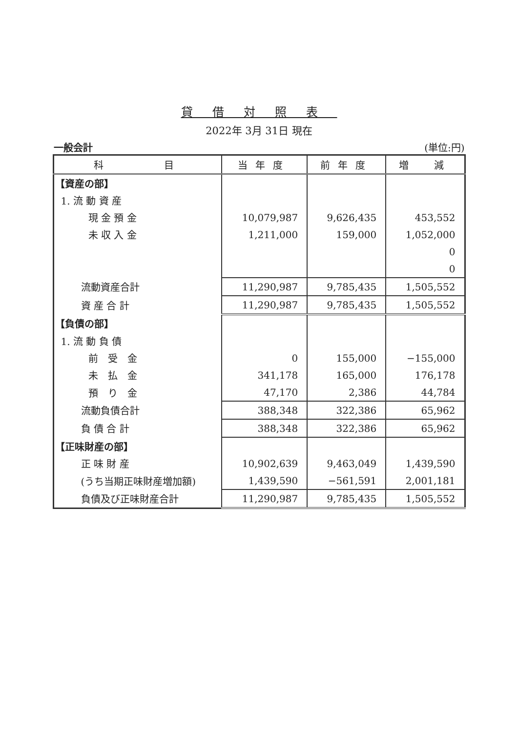貸借対照表
2022年 3月 31日 現在
一般会計 (単位:円)
| 科 目 | 当年度 | 前年度 | 増 減 |
| --- | --- | --- | --- |
| 【資産の部】 | | | |
| 1. 流 動 資 産 | | | |
| 現 金 預 金 | 10,079,987 | 9,626,435 | 453,552 |
| 未 収 入 金 | 1,211,000 | 159,000 | 1,052,000 |
| | | | 0 |
| | | | 0 |
| 流動資産合計 | 11,290,987 | 9,785,435 | 1,505,552 |
| 資 産 合 計 | 11,290,987 | 9,785,435 | 1,505,552 |
| 【負債の部】 | | | |
| 1. 流 動 負 債 | | | |
| 前 受 金 | 0 | 155,000 | −155,000 |
| 未 払 金 | 341,178 | 165,000 | 176,178 |
| 預 り 金 | 47,170 | 2,386 | 44,784 |
| 流動負債合計 | 388,348 | 322,386 | 65,962 |
| 負 債 合 計 | 388,348 | 322,386 | 65,962 |
| 【正味財産の部】 | | | |
| 正 味 財 産 | 10,902,639 | 9,463,049 | 1,439,590 |
| (うち当期正味財産増加額) | 1,439,590 | −561,591 | 2,001,181 |
| 負債及び正味財産合計 | 11,290,987 | 9,785,435 | 1,505,552 |